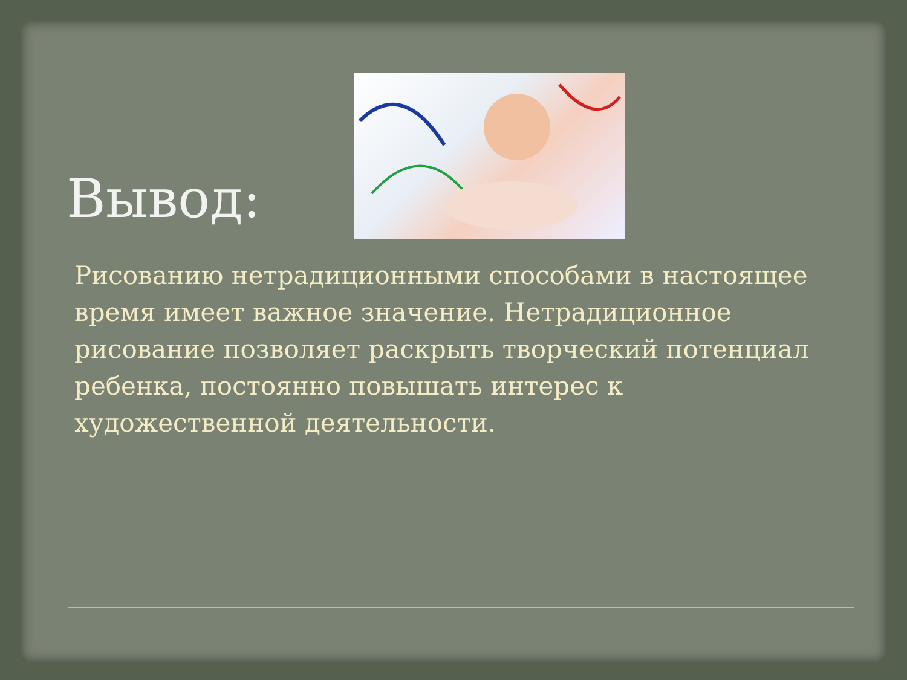Вывод:
Рисованию нетрадиционными способами в настоящее время имеет важное значение. Нетрадиционное рисование позволяет раскрыть творческий потенциал ребенка, постоянно повышать интерес к художественной деятельности.